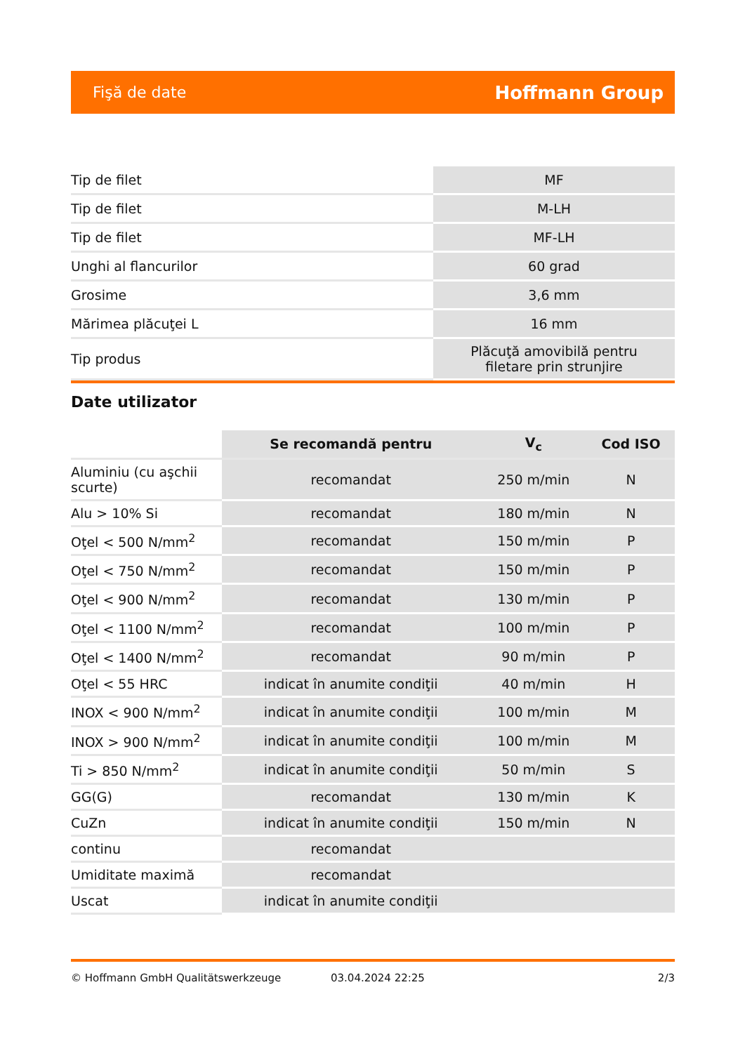Fişă de date Hoffmann Group
| Tip de filet | MF |
| Tip de filet | M-LH |
| Tip de filet | MF-LH |
| Unghi al flancurilor | 60 grad |
| Grosime | 3,6 mm |
| Mărimea plăcuţei L | 16 mm |
| Tip produs | Plăcuţă amovibilă pentru filetare prin strunjire |
Date utilizator
| | Se recomandă pentru | V<sub>c</sub> | Cod ISO |
| Aluminiu (cu aşchii scurte) | recomandat | 250 m/min | N |
| Alu > 10% Si | recomandat | 180 m/min | N |
| Oţel < 500 N/mm<sup>2</sup> | recomandat | 150 m/min | P |
| Oţel < 750 N/mm<sup>2</sup> | recomandat | 150 m/min | P |
| Oţel < 900 N/mm<sup>2</sup> | recomandat | 130 m/min | P |
| Oţel < 1100 N/mm<sup>2</sup> | recomandat | 100 m/min | P |
| Oţel < 1400 N/mm<sup>2</sup> | recomandat | 90 m/min | P |
| Oţel < 55 HRC | indicat în anumite condiţii | 40 m/min | H |
| INOX < 900 N/mm<sup>2</sup> | indicat în anumite condiţii | 100 m/min | M |
| INOX > 900 N/mm<sup>2</sup> | indicat în anumite condiţii | 100 m/min | M |
| Ti > 850 N/mm<sup>2</sup> | indicat în anumite condiţii | 50 m/min | S |
| GG(G) | recomandat | 130 m/min | K |
| CuZn | indicat în anumite condiţii | 150 m/min | N |
| continu | recomandat | | |
| Umiditate maximă | recomandat | | |
| Uscat | indicat în anumite condiţii | | |
© Hoffmann GmbH Qualitätswerkzeuge 03.04.2024 22:25 2/3